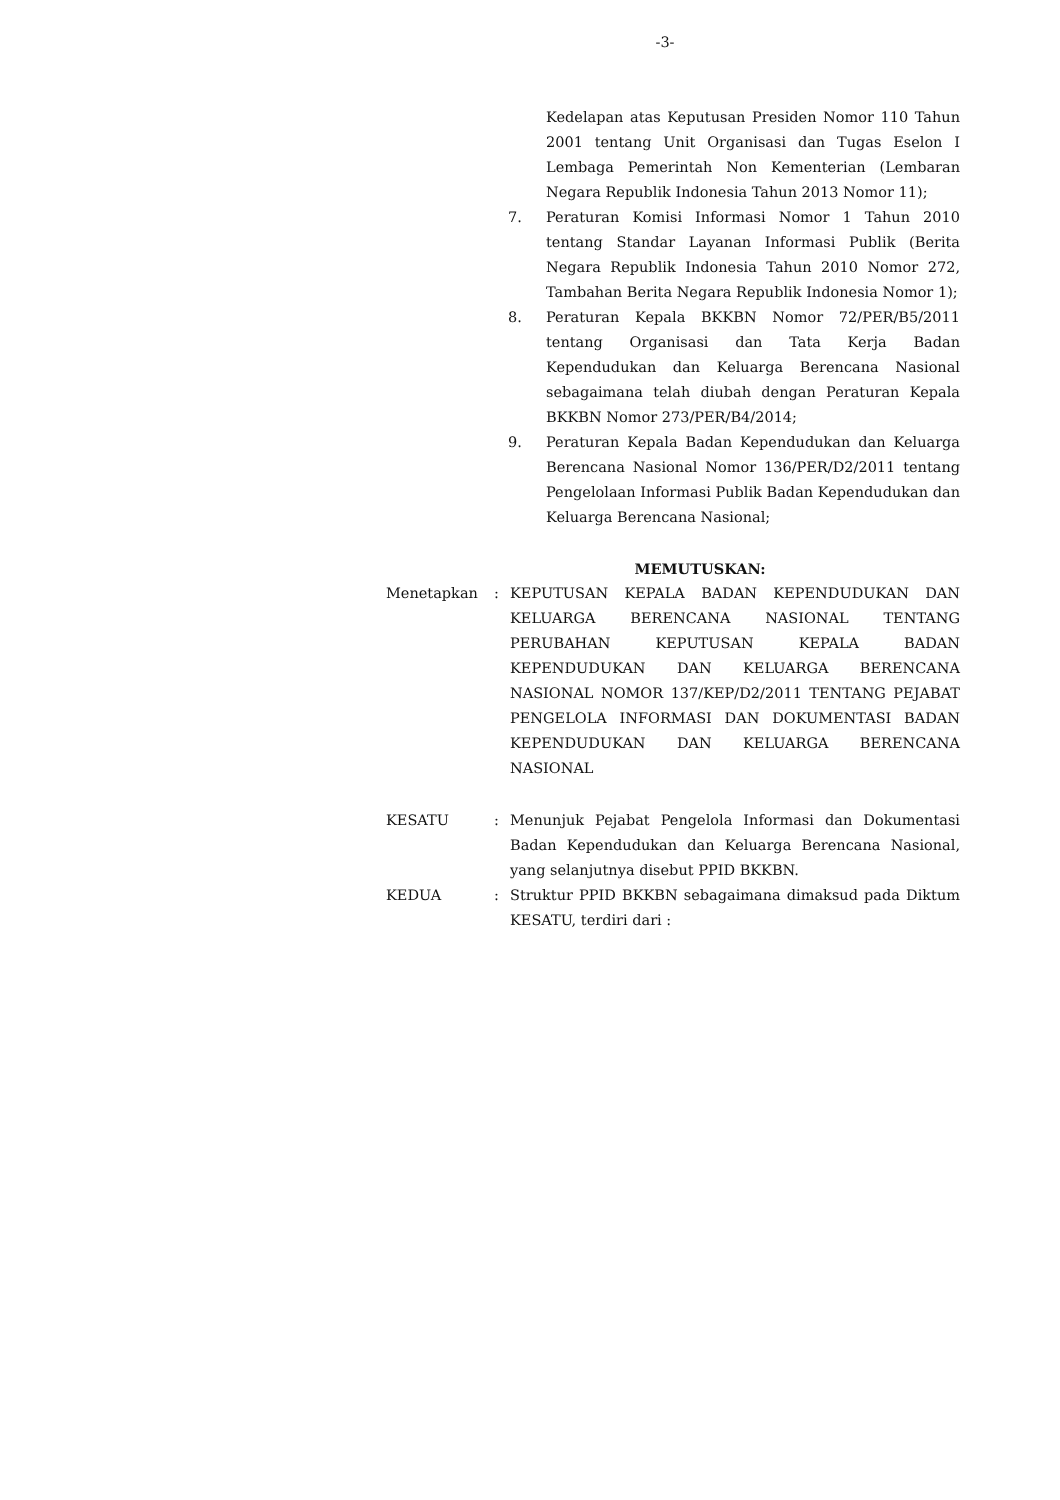-3-
Kedelapan atas Keputusan Presiden Nomor 110 Tahun 2001 tentang Unit Organisasi dan Tugas Eselon I Lembaga Pemerintah Non Kementerian (Lembaran Negara Republik Indonesia Tahun 2013 Nomor 11);
7. Peraturan Komisi Informasi Nomor 1 Tahun 2010 tentang Standar Layanan Informasi Publik (Berita Negara Republik Indonesia Tahun 2010 Nomor 272, Tambahan Berita Negara Republik Indonesia Nomor 1);
8. Peraturan Kepala BKKBN Nomor 72/PER/B5/2011 tentang Organisasi dan Tata Kerja Badan Kependudukan dan Keluarga Berencana Nasional sebagaimana telah diubah dengan Peraturan Kepala BKKBN Nomor 273/PER/B4/2014;
9. Peraturan Kepala Badan Kependudukan dan Keluarga Berencana Nasional Nomor 136/PER/D2/2011 tentang Pengelolaan Informasi Publik Badan Kependudukan dan Keluarga Berencana Nasional;
MEMUTUSKAN:
Menetapkan : KEPUTUSAN KEPALA BADAN KEPENDUDUKAN DAN KELUARGA BERENCANA NASIONAL TENTANG PERUBAHAN KEPUTUSAN KEPALA BADAN KEPENDUDUKAN DAN KELUARGA BERENCANA NASIONAL NOMOR 137/KEP/D2/2011 TENTANG PEJABAT PENGELOLA INFORMASI DAN DOKUMENTASI BADAN KEPENDUDUKAN DAN KELUARGA BERENCANA NASIONAL
KESATU : Menunjuk Pejabat Pengelola Informasi dan Dokumentasi Badan Kependudukan dan Keluarga Berencana Nasional, yang selanjutnya disebut PPID BKKBN.
KEDUA : Struktur PPID BKKBN sebagaimana dimaksud pada Diktum KESATU, terdiri dari :